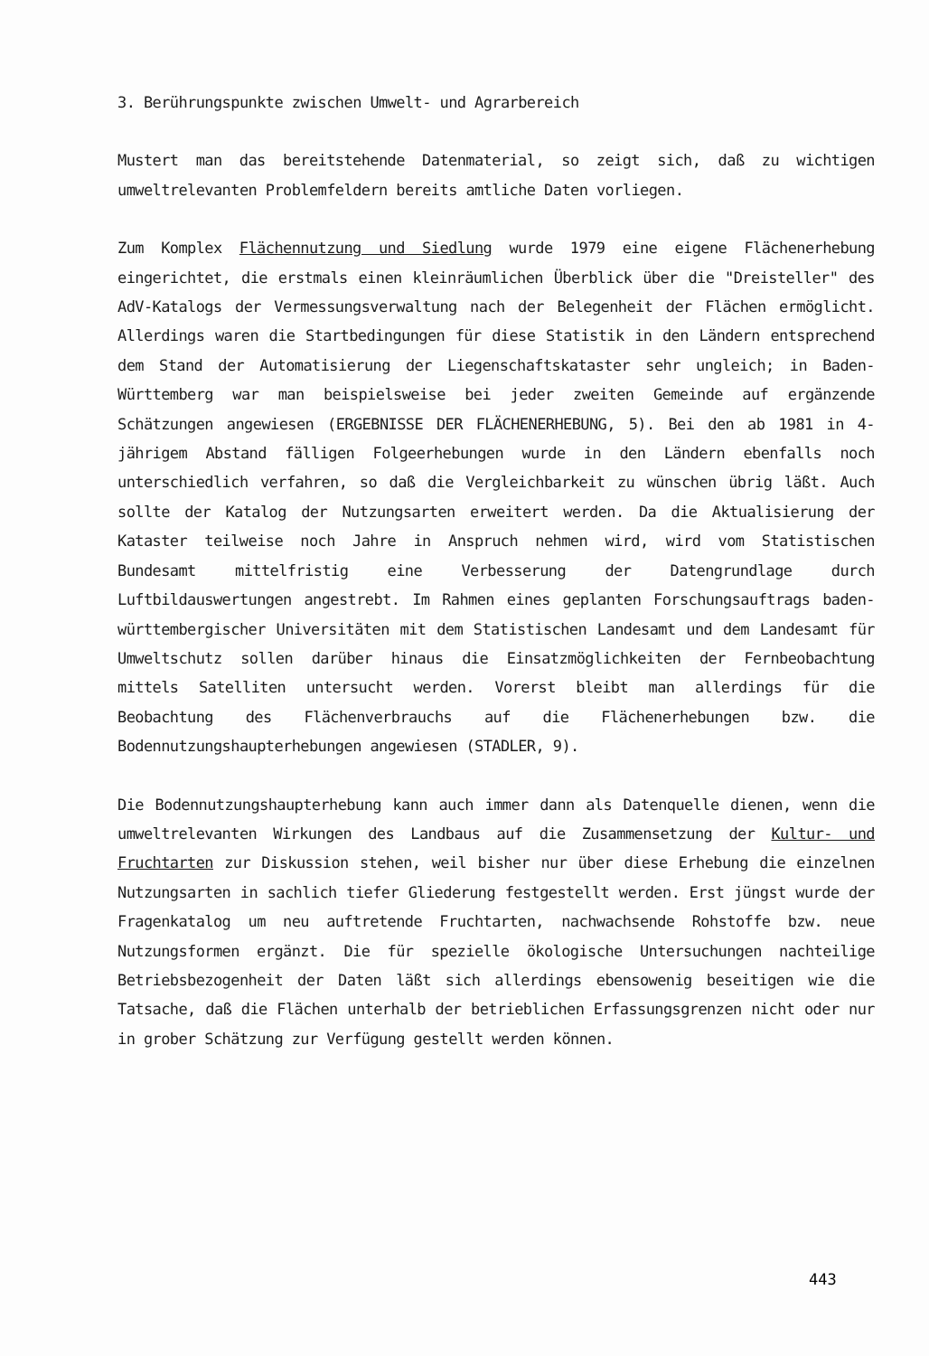3. Berührungspunkte zwischen Umwelt- und Agrarbereich
Mustert man das bereitstehende Datenmaterial, so zeigt sich, daß zu wichtigen umweltrelevanten Problemfeldern bereits amtliche Daten vorliegen.
Zum Komplex Flächennutzung und Siedlung wurde 1979 eine eigene Flächenerhebung eingerichtet, die erstmals einen kleinräumlichen Überblick über die "Dreisteller" des AdV-Katalogs der Vermessungsverwaltung nach der Belegenheit der Flächen ermöglicht. Allerdings waren die Startbedingungen für diese Statistik in den Ländern entsprechend dem Stand der Automatisierung der Liegenschaftskataster sehr ungleich; in Baden-Württemberg war man beispielsweise bei jeder zweiten Gemeinde auf ergänzende Schätzungen angewiesen (ERGEBNISSE DER FLÄCHENERHEBUNG, 5). Bei den ab 1981 in 4-jährigem Abstand fälligen Folgeerhebungen wurde in den Ländern ebenfalls noch unterschiedlich verfahren, so daß die Vergleichbarkeit zu wünschen übrig läßt. Auch sollte der Katalog der Nutzungsarten erweitert werden. Da die Aktualisierung der Kataster teilweise noch Jahre in Anspruch nehmen wird, wird vom Statistischen Bundesamt mittelfristig eine Verbesserung der Datengrundlage durch Luftbildauswertungen angestrebt. Im Rahmen eines geplanten Forschungsauftrags baden-württembergischer Universitäten mit dem Statistischen Landesamt und dem Landesamt für Umweltschutz sollen darüber hinaus die Einsatzmöglichkeiten der Fernbeobachtung mittels Satelliten untersucht werden. Vorerst bleibt man allerdings für die Beobachtung des Flächenverbrauchs auf die Flächenerhebungen bzw. die Bodennutzungshaupterhebungen angewiesen (STADLER, 9).
Die Bodennutzungshaupterhebung kann auch immer dann als Datenquelle dienen, wenn die umweltrelevanten Wirkungen des Landbaus auf die Zusammensetzung der Kultur- und Fruchtarten zur Diskussion stehen, weil bisher nur über diese Erhebung die einzelnen Nutzungsarten in sachlich tiefer Gliederung festgestellt werden. Erst jüngst wurde der Fragenkatalog um neu auftretende Fruchtarten, nachwachsende Rohstoffe bzw. neue Nutzungsformen ergänzt. Die für spezielle ökologische Untersuchungen nachteilige Betriebsbezogenheit der Daten läßt sich allerdings ebensowenig beseitigen wie die Tatsache, daß die Flächen unterhalb der betrieblichen Erfassungsgrenzen nicht oder nur in grober Schätzung zur Verfügung gestellt werden können.
443